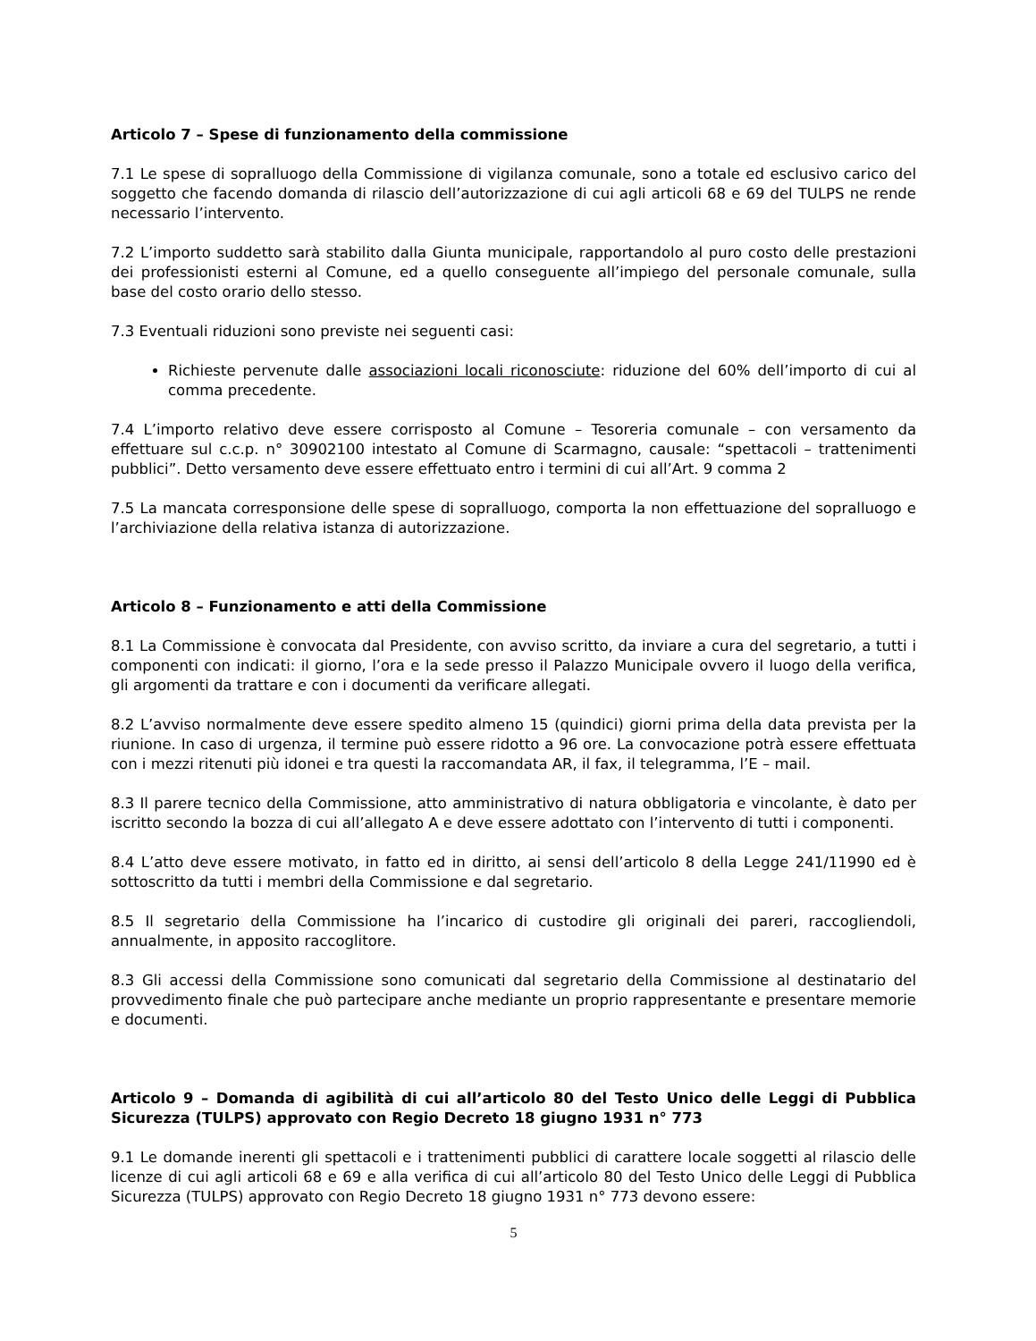Articolo 7 – Spese di funzionamento della commissione
7.1 Le spese di sopralluogo della Commissione di vigilanza comunale, sono a totale ed esclusivo carico del soggetto che facendo domanda di rilascio dell’autorizzazione di cui agli articoli 68 e 69 del TULPS ne rende necessario l’intervento.
7.2 L’importo suddetto sarà stabilito dalla Giunta municipale, rapportandolo al puro costo delle prestazioni dei professionisti esterni al Comune, ed a quello conseguente all’impiego del personale comunale, sulla base del costo orario dello stesso.
7.3 Eventuali riduzioni sono previste nei seguenti casi:
Richieste pervenute dalle associazioni locali riconosciute: riduzione del 60% dell’importo di cui al comma precedente.
7.4 L’importo relativo deve essere corrisposto al Comune – Tesoreria comunale – con versamento da effettuare sul c.c.p. n° 30902100 intestato al Comune di Scarmagno, causale: “spettacoli – trattenimenti pubblici”. Detto versamento deve essere effettuato entro i termini di cui all’Art. 9 comma 2
7.5 La mancata corresponsione delle spese di sopralluogo, comporta la non effettuazione del sopralluogo e l’archiviazione della relativa istanza di autorizzazione.
Articolo 8 – Funzionamento e atti della Commissione
8.1 La Commissione è convocata dal Presidente, con avviso scritto, da inviare a cura del segretario, a tutti i componenti con indicati: il giorno, l’ora e la sede presso il Palazzo Municipale ovvero il luogo della verifica, gli argomenti da trattare e con i documenti da verificare allegati.
8.2 L’avviso normalmente deve essere spedito almeno 15 (quindici) giorni prima della data prevista per la riunione. In caso di urgenza, il termine può essere ridotto a 96 ore. La convocazione potrà essere effettuata con i mezzi ritenuti più idonei e tra questi la raccomandata AR, il fax, il telegramma, l’E – mail.
8.3 Il parere tecnico della Commissione, atto amministrativo di natura obbligatoria e vincolante, è dato per iscritto secondo la bozza di cui all’allegato A e deve essere adottato con l’intervento di tutti i componenti.
8.4 L’atto deve essere motivato, in fatto ed in diritto, ai sensi dell’articolo 8 della Legge 241/11990 ed è sottoscritto da tutti i membri della Commissione e dal segretario.
8.5 Il segretario della Commissione ha l’incarico di custodire gli originali dei pareri, raccogliendoli, annualmente, in apposito raccoglitore.
8.3 Gli accessi della Commissione sono comunicati dal segretario della Commissione al destinatario del provvedimento finale che può partecipare anche mediante un proprio rappresentante e presentare memorie e documenti.
Articolo 9 – Domanda di agibilità di cui all’articolo 80 del Testo Unico delle Leggi di Pubblica Sicurezza (TULPS) approvato con Regio Decreto 18 giugno 1931 n° 773
9.1 Le domande inerenti gli spettacoli e i trattenimenti pubblici di carattere locale soggetti al rilascio delle licenze di cui agli articoli 68 e 69 e alla verifica di cui all’articolo 80 del Testo Unico delle Leggi di Pubblica Sicurezza (TULPS) approvato con Regio Decreto 18 giugno 1931 n° 773 devono essere:
5